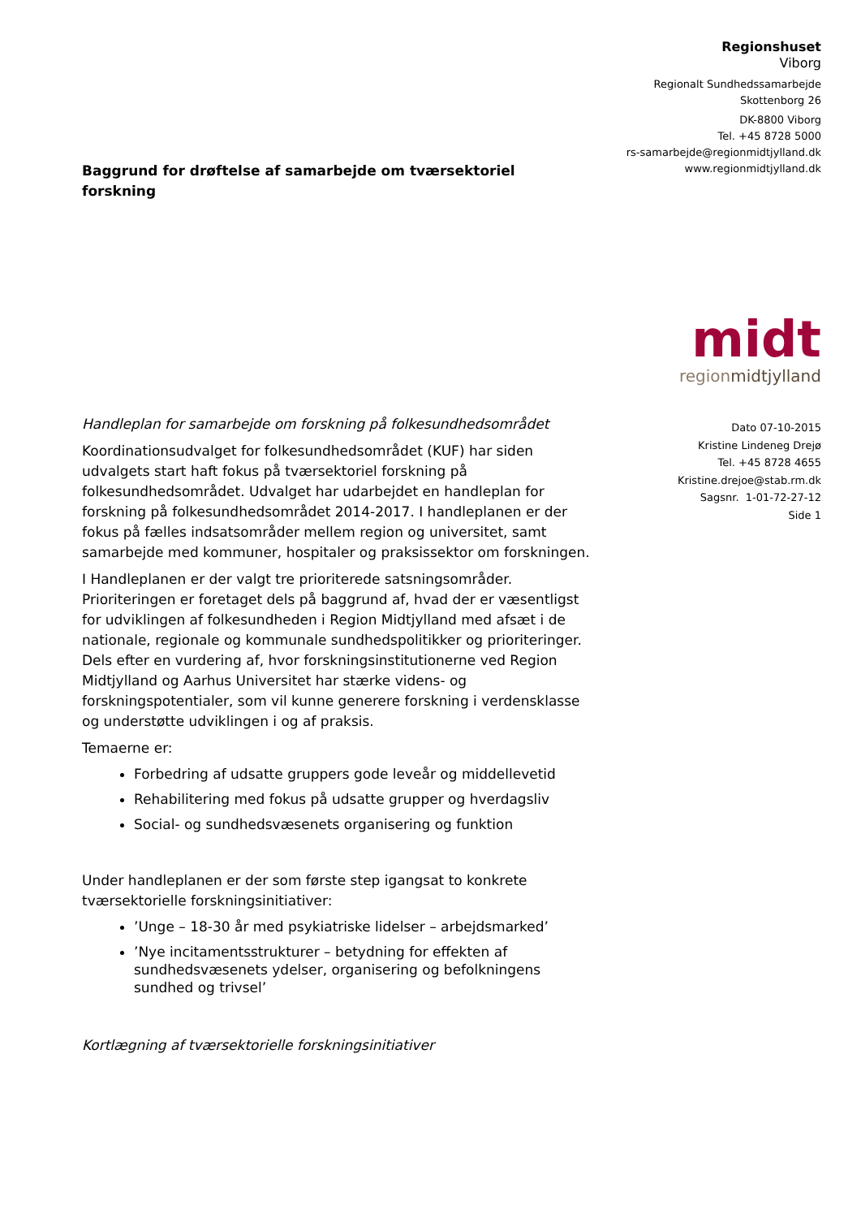Regionshuset
Viborg
Regionalt Sundhedssamarbejde
Skottenborg 26
DK-8800 Viborg
Tel. +45 8728 5000
rs-samarbejde@regionmidtjylland.dk
www.regionmidtjylland.dk
midt
regionmidtjylland
Dato 07-10-2015
Kristine Lindeneg Drejø
Tel. +45 8728 4655
Kristine.drejoe@stab.rm.dk
Sagsnr. 1-01-72-27-12
Side 1
Baggrund for drøftelse af samarbejde om tværsektoriel forskning
Handleplan for samarbejde om forskning på folkesundhedsområdet
Koordinationsudvalget for folkesundhedsområdet (KUF) har siden udvalgets start haft fokus på tværsektoriel forskning på folkesundhedsområdet. Udvalget har udarbejdet en handleplan for forskning på folkesundhedsområdet 2014-2017. I handleplanen er der fokus på fælles indsatsområder mellem region og universitet, samt samarbejde med kommuner, hospitaler og praksissektor om forskningen.
I Handleplanen er der valgt tre prioriterede satsningsområder. Prioriteringen er foretaget dels på baggrund af, hvad der er væsentligst for udviklingen af folkesundheden i Region Midtjylland med afsæt i de nationale, regionale og kommunale sundhedspolitikker og prioriteringer. Dels efter en vurdering af, hvor forskningsinstitutionerne ved Region Midtjylland og Aarhus Universitet har stærke videns- og forskningspotentialer, som vil kunne generere forskning i verdensklasse og understøtte udviklingen i og af praksis.
Temaerne er:
Forbedring af udsatte gruppers gode leveår og middellevetid
Rehabilitering med fokus på udsatte grupper og hverdagsliv
Social- og sundhedsvæsenets organisering og funktion
Under handleplanen er der som første step igangsat to konkrete tværsektorielle forskningsinitiativer:
’Unge – 18-30 år med psykiatriske lidelser – arbejdsmarked’
’Nye incitamentsstrukturer – betydning for effekten af sundhedsvæsenets ydelser, organisering og befolkningens sundhed og trivsel’
Kortlægning af tværsektorielle forskningsinitiativer